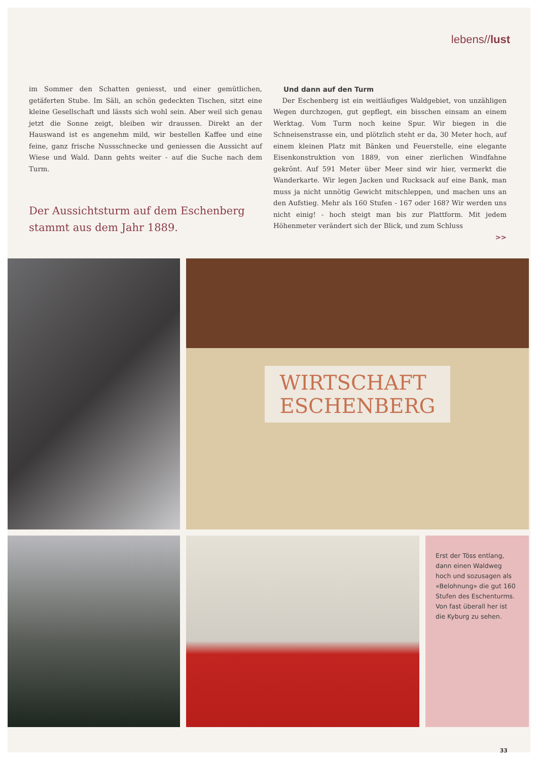lebens//lust
im Sommer den Schatten geniesst, und einer gemütlichen, getäferten Stube. Im Säli, an schön gedeckten Tischen, sitzt eine kleine Gesellschaft und lässts sich wohl sein. Aber weil sich genau jetzt die Sonne zeigt, bleiben wir draussen. Direkt an der Hauswand ist es angenehm mild, wir bestellen Kaffee und eine feine, ganz frische Nussschnecke und geniessen die Aussicht auf Wiese und Wald. Dann gehts weiter - auf die Suche nach dem Turm.
Der Aussichtsturm auf dem Eschenberg stammt aus dem Jahr 1889.
Und dann auf den Turm
Der Eschenberg ist ein weitläufiges Waldgebiet, von unzähligen Wegen durchzogen, gut gepflegt, ein bisschen einsam an einem Werktag. Vom Turm noch keine Spur. Wir biegen in die Schneisenstrasse ein, und plötzlich steht er da, 30 Meter hoch, auf einem kleinen Platz mit Bänken und Feuerstelle, eine elegante Eisenkonstruktion von 1889, von einer zierlichen Windfahne gekrönt. Auf 591 Meter über Meer sind wir hier, vermerkt die Wanderkarte. Wir legen Jacken und Rucksack auf eine Bank, man muss ja nicht unnötig Gewicht mitschleppen, und machen uns an den Aufstieg. Mehr als 160 Stufen - 167 oder 168? Wir werden uns nicht einig! - hoch steigt man bis zur Plattform. Mit jedem Höhenmeter verändert sich der Blick, und zum Schluss
>>
WIRTSCHAFT
ESCHENBERG
Erst der Töss entlang, dann einen Waldweg hoch und sozusagen als «Belohnung» die gut 160 Stufen des Eschenturms. Von fast überall her ist die Kyburg zu sehen.
33